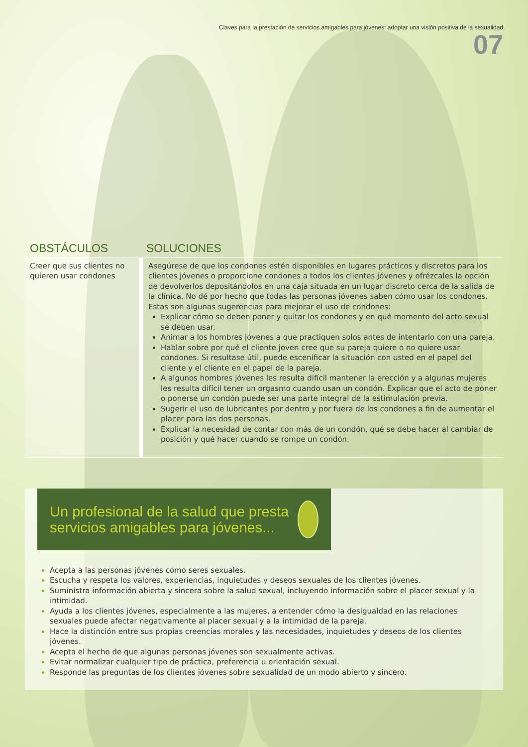Claves para la prestación de servicios amigables para jóvenes: adoptar una visión positiva de la sexualidad
07
| OBSTÁCULOS | SOLUCIONES |
| --- | --- |
| Creer que sus clientes no quieren usar condones | Asegúrese de que los condones estén disponibles en lugares prácticos y discretos para los clientes jóvenes o proporcione condones a todos los clientes jóvenes y ofrézcales la opción de devolverlos depositándolos en una caja situada en un lugar discreto cerca de la salida de la clínica. No dé por hecho que todas las personas jóvenes saben cómo usar los condones. Estas son algunas sugerencias para mejorar el uso de condones: Explicar cómo se deben poner y quitar los condones y en qué momento del acto sexual se deben usar. Animar a los hombres jóvenes a que practiquen solos antes de intentarlo con una pareja. Hablar sobre por qué el cliente joven cree que su pareja quiere o no quiere usar condones. Si resultase útil, puede escenificar la situación con usted en el papel del cliente y el cliente en el papel de la pareja. A algunos hombres jóvenes les resulta difícil mantener la erección y a algunas mujeres les resulta difícil tener un orgasmo cuando usan un condón. Explicar que el acto de poner o ponerse un condón puede ser una parte integral de la estimulación previa. Sugerir el uso de lubricantes por dentro y por fuera de los condones a fin de aumentar el placer para las dos personas. Explicar la necesidad de contar con más de un condón, qué se debe hacer al cambiar de posición y qué hacer cuando se rompe un condón. |
Un profesional de la salud que presta servicios amigables para jóvenes...
Acepta a las personas jóvenes como seres sexuales.
Escucha y respeta los valores, experiencias, inquietudes y deseos sexuales de los clientes jóvenes.
Suministra información abierta y sincera sobre la salud sexual, incluyendo información sobre el placer sexual y la intimidad.
Ayuda a los clientes jóvenes, especialmente a las mujeres, a entender cómo la desigualdad en las relaciones sexuales puede afectar negativamente al placer sexual y a la intimidad de la pareja.
Hace la distinción entre sus propias creencias morales y las necesidades, inquietudes y deseos de los clientes jóvenes.
Acepta el hecho de que algunas personas jóvenes son sexualmente activas.
Evitar normalizar cualquier tipo de práctica, preferencia u orientación sexual.
Responde las preguntas de los clientes jóvenes sobre sexualidad de un modo abierto y sincero.